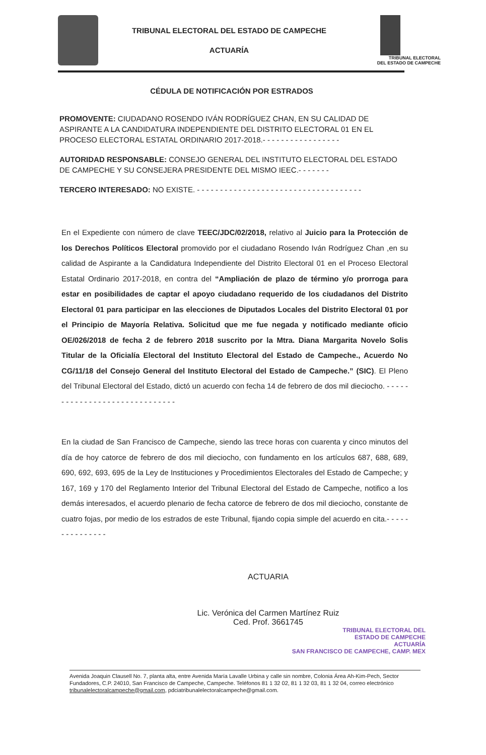TRIBUNAL ELECTORAL DEL ESTADO DE CAMPECHE
ACTUARÍA
TRIBUNAL ELECTORAL
DEL ESTADO DE CAMPECHE
CÉDULA DE NOTIFICACIÓN POR ESTRADOS
PROMOVENTE: CIUDADANO ROSENDO IVÁN RODRÍGUEZ CHAN, EN SU CALIDAD DE ASPIRANTE A LA CANDIDATURA INDEPENDIENTE DEL DISTRITO ELECTORAL 01 EN EL PROCESO ELECTORAL ESTATAL ORDINARIO 2017-2018.- - - - - - - - - - - - - - - - -
AUTORIDAD RESPONSABLE: CONSEJO GENERAL DEL INSTITUTO ELECTORAL DEL ESTADO DE CAMPECHE Y SU CONSEJERA PRESIDENTE DEL MISMO IEEC.- - - - - - -
TERCERO INTERESADO: NO EXISTE. - - - - - - - - - - - - - - - - - - - - - - - - - - - - - - - - - - - -
En el Expediente con número de clave TEEC/JDC/02/2018, relativo al Juicio para la Protección de los Derechos Políticos Electoral promovido por el ciudadano Rosendo Iván Rodríguez Chan ,en su calidad de Aspirante a la Candidatura Independiente del Distrito Electoral 01 en el Proceso Electoral Estatal Ordinario 2017-2018, en contra del “Ampliación de plazo de término y/o prorroga para estar en posibilidades de captar el apoyo ciudadano requerido de los ciudadanos del Distrito Electoral 01 para participar en las elecciones de Diputados Locales del Distrito Electoral 01 por el Principio de Mayoría Relativa. Solicitud que me fue negada y notificado mediante oficio OE/026/2018 de fecha 2 de febrero 2018 suscrito por la Mtra. Diana Margarita Novelo Solis Titular de la Oficialía Electoral del Instituto Electoral del Estado de Campeche., Acuerdo No CG/11/18 del Consejo General del Instituto Electoral del Estado de Campeche.” (SIC). El Pleno del Tribunal Electoral del Estado, dictó un acuerdo con fecha 14 de febrero de dos mil dieciocho. - - - - - - - - - - - - - - - - - - - - - - - - - - - - - -
En la ciudad de San Francisco de Campeche, siendo las trece horas con cuarenta y cinco minutos del día de hoy catorce de febrero de dos mil dieciocho, con fundamento en los artículos 687, 688, 689, 690, 692, 693, 695 de la Ley de Instituciones y Procedimientos Electorales del Estado de Campeche; y 167, 169 y 170 del Reglamento Interior del Tribunal Electoral del Estado de Campeche, notifico a los demás interesados, el acuerdo plenario de fecha catorce de febrero de dos mil dieciocho, constante de cuatro fojas, por medio de los estrados de este Tribunal, fijando copia simple del acuerdo en cita.- - - - - - - - - - - - - - -
ACTUARIA
Lic. Verónica del Carmen Martínez Ruiz
Ced. Prof. 3661745
TRIBUNAL ELECTORAL DEL
ESTADO DE CAMPECHE
ACTUARÍA
SAN FRANCISCO DE CAMPECHE, CAMP. MEX
Avenida Joaquin Clausell No. 7, planta alta, entre Avenida María Lavalle Urbina y calle sin nombre, Colonia Área Ah-Kim-Pech, Sector Fundadores, C.P. 24010, San Francisco de Campeche, Campeche. Teléfonos 81 1 32 02, 81 1 32 03, 81 1 32 04, correo electrónico tribunalelectoralcampeche@gmail.com, pdciatribunalelectoralcampeche@gmail.com.